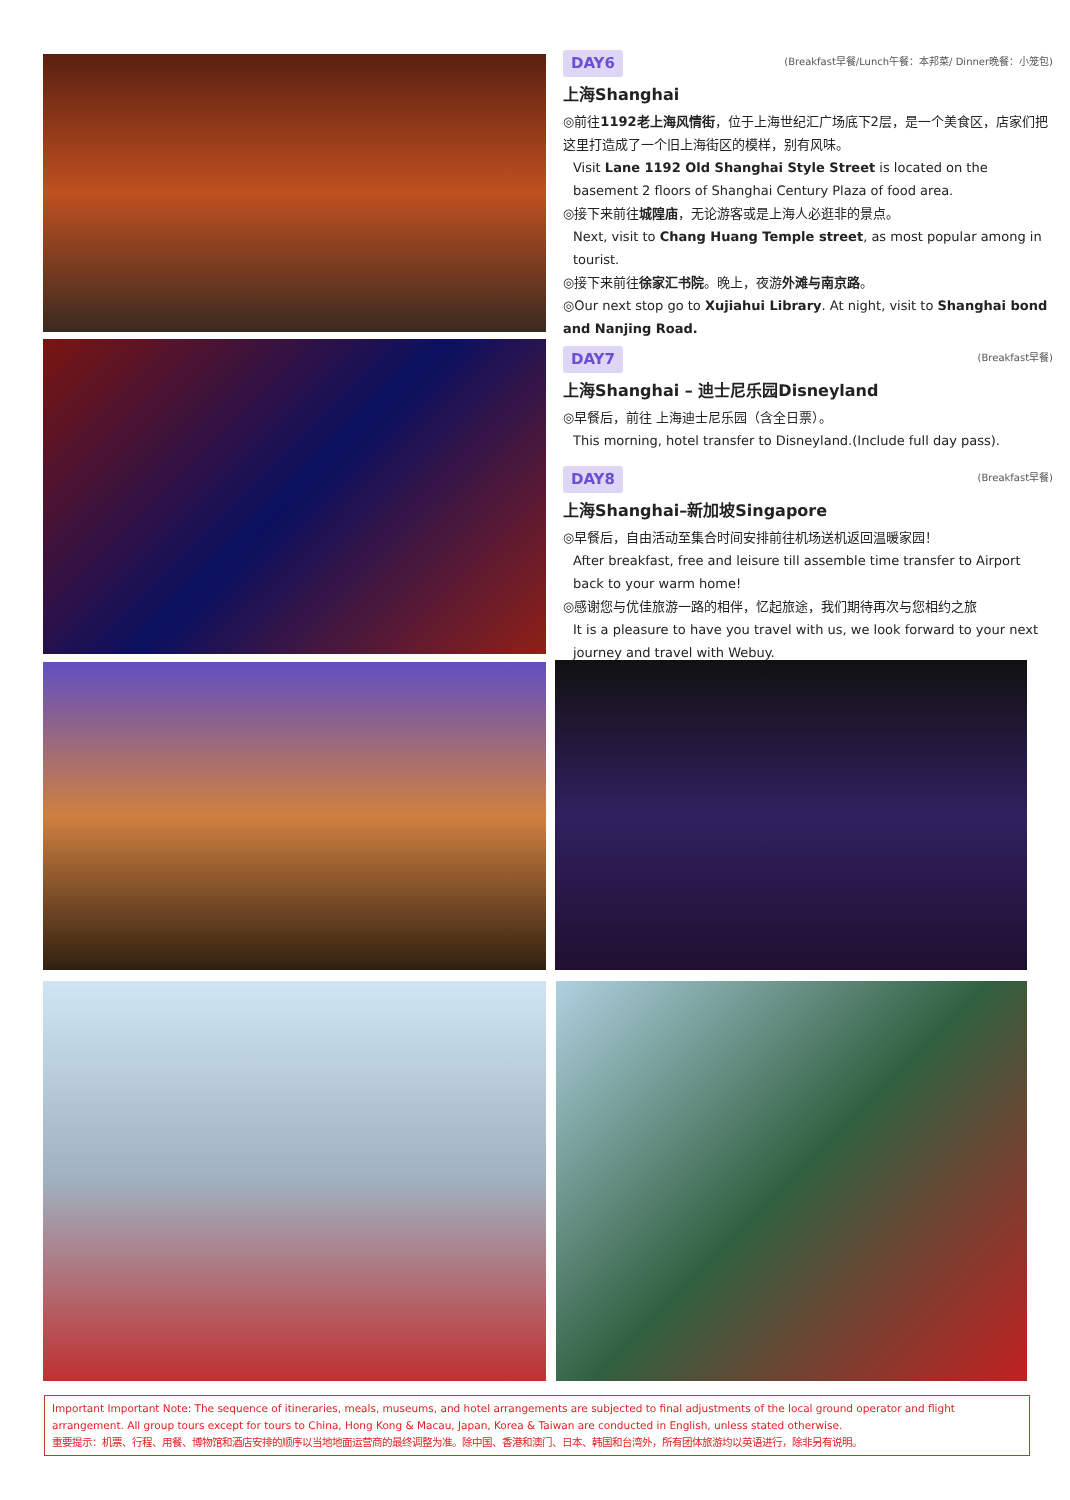DAY6 (Breakfast早餐/Lunch午餐：本邦菜/ Dinner晚餐：小笼包)
上海Shanghai
◎前往1192老上海风情街，位于上海世纪汇广场底下2层，是一个美食区，店家们把这里打造成了一个旧上海街区的模样，别有风味。
Visit Lane 1192 Old Shanghai Style Street is located on the basement 2 floors of Shanghai Century Plaza of food area.
◎接下来前往城隍庙，无论游客或是上海人必逛非的景点。
Next, visit to Chang Huang Temple street, as most popular among in tourist.
◎接下来前往徐家汇书院。晚上，夜游外滩与南京路。
◎Our next stop go to Xujiahui Library. At night, visit to Shanghai bond and Nanjing Road.
DAY7 (Breakfast早餐)
上海Shanghai – 迪士尼乐园Disneyland
◎早餐后，前往 上海迪士尼乐园（含全日票）。
This morning, hotel transfer to Disneyland.(Include full day pass).
DAY8 (Breakfast早餐)
上海Shanghai–新加坡Singapore
◎早餐后，自由活动至集合时间安排前往机场送机返回温暖家园！
After breakfast, free and leisure till assemble time transfer to Airport back to your warm home!
◎感谢您与优佳旅游一路的相伴，忆起旅途，我们期待再次与您相约之旅
It is a pleasure to have you travel with us, we look forward to your next journey and travel with Webuy.
Important Important Note: The sequence of itineraries, meals, museums, and hotel arrangements are subjected to final adjustments of the local ground operator and flight arrangement. All group tours except for tours to China, Hong Kong & Macau, Japan, Korea & Taiwan are conducted in English, unless stated otherwise.
重要提示：机票、行程、用餐、博物馆和酒店安排的顺序以当地地面运营商的最终调整为准。除中国、香港和澳门、日本、韩国和台湾外，所有团体旅游均以英语进行，除非另有说明。